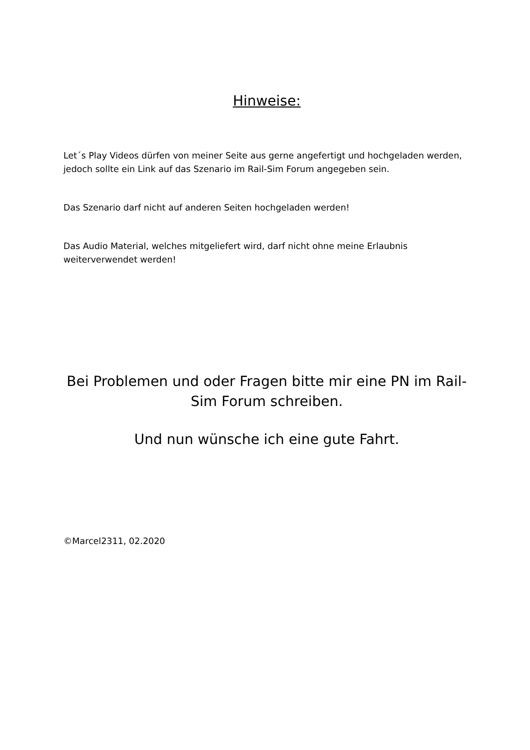Hinweise:
Let´s Play Videos dürfen von meiner Seite aus gerne angefertigt und hochgeladen werden, jedoch sollte ein Link auf das Szenario im Rail-Sim Forum angegeben sein.
Das Szenario darf nicht auf anderen Seiten hochgeladen werden!
Das Audio Material, welches mitgeliefert wird, darf nicht ohne meine Erlaubnis weiterverwendet werden!
Bei Problemen und oder Fragen bitte mir eine PN im Rail-Sim Forum schreiben.
Und nun wünsche ich eine gute Fahrt.
©Marcel2311, 02.2020